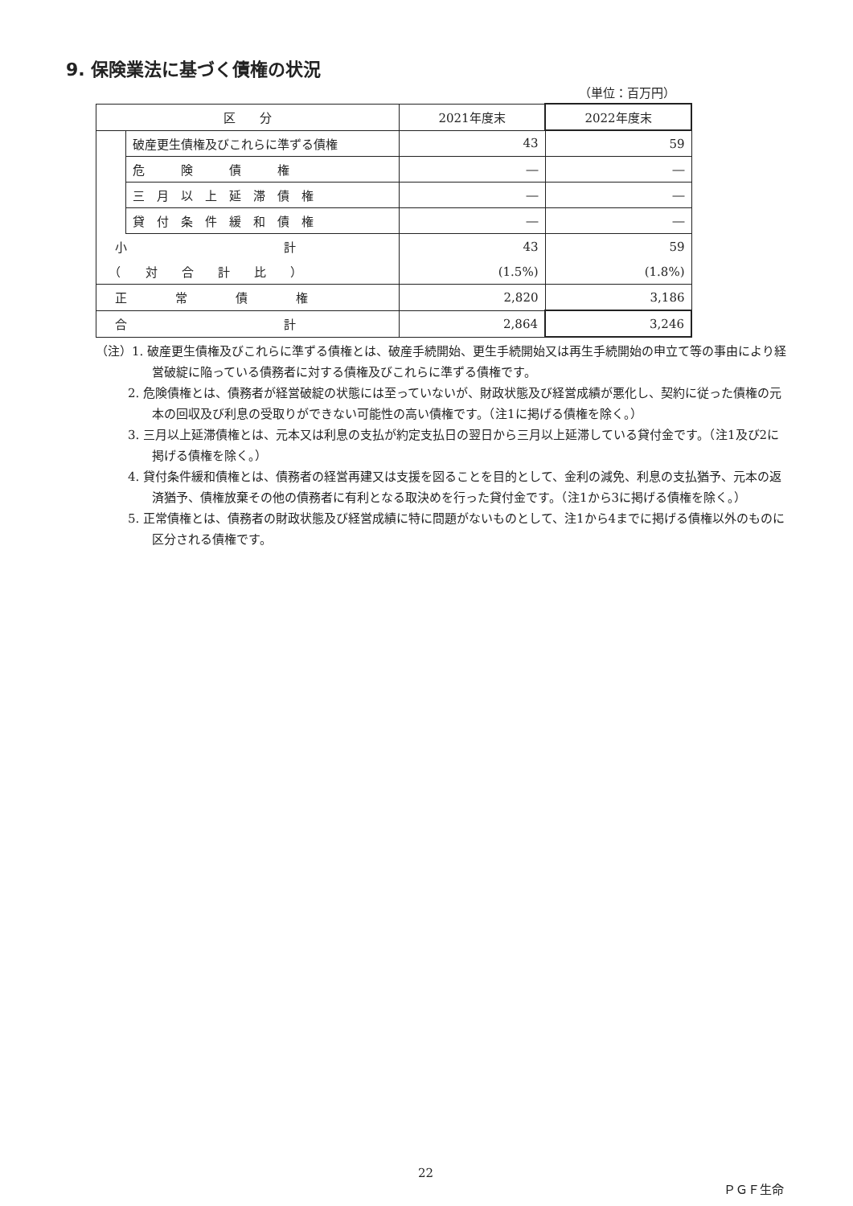9. 保険業法に基づく債権の状況
（単位：百万円）
| 区 分 | | 2021年度末 | 2022年度末 |
| --- | --- | --- | --- |
| | 破産更生債権及びこれらに準ずる債権 | 43 | 59 |
| | 危 険 債 権 | ― | ― |
| | 三 月 以 上 延 滞 債 権 | ― | ― |
| | 貸 付 条 件 緩 和 債 権 | ― | ― |
| 小 計 | | 43 | 59 |
| （ 対 合 計 比 ） | | (1.5%) | (1.8%) |
| 正 常 債 権 | | 2,820 | 3,186 |
| 合 計 | | 2,864 | 3,246 |
（注）1. 破産更生債権及びこれらに準ずる債権とは、破産手続開始、更生手続開始又は再生手続開始の申立て等の事由により経営破綻に陥っている債務者に対する債権及びこれらに準ずる債権です。
2. 危険債権とは、債務者が経営破綻の状態には至っていないが、財政状態及び経営成績が悪化し、契約に従った債権の元本の回収及び利息の受取りができない可能性の高い債権です。（注1に掲げる債権を除く。）
3. 三月以上延滞債権とは、元本又は利息の支払が約定支払日の翌日から三月以上延滞している貸付金です。（注1及び2に掲げる債権を除く。）
4. 貸付条件緩和債権とは、債務者の経営再建又は支援を図ることを目的として、金利の減免、利息の支払猶予、元本の返済猶予、債権放棄その他の債務者に有利となる取決めを行った貸付金です。（注1から3に掲げる債権を除く。）
5. 正常債権とは、債務者の財政状態及び経営成績に特に問題がないものとして、注1から4までに掲げる債権以外のものに区分される債権です。
22
ＰＧＦ生命